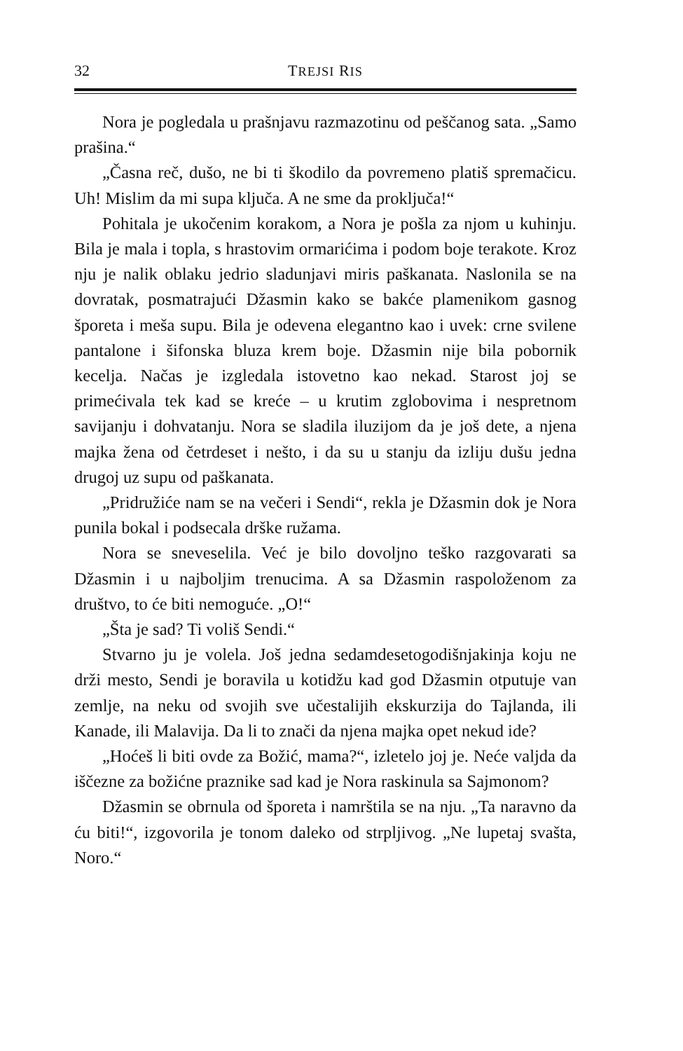32 TREJSI RIS
Nora je pogledala u prašnjavu razmazotinu od peščanog sata. „Samo prašina.“
„Časna reč, dušo, ne bi ti škodilo da povremeno platiš spremačicu. Uh! Mislim da mi supa ključa. A ne sme da proključa!“
Pohitala je ukočenim korakom, a Nora je pošla za njom u kuhinju. Bila je mala i topla, s hrastovim ormarićima i podom boje terakote. Kroz nju je nalik oblaku jedrio sladunjavi miris paškanata. Naslonila se na dovratak, posmatrajući Džasmin kako se bakće plamenikom gasnog šporeta i meša supu. Bila je odevena elegantno kao i uvek: crne svilene pantalone i šifonska bluza krem boje. Džasmin nije bila pobornik kecelja. Načas je izgledala istovetno kao nekad. Starost joj se primećivala tek kad se kreće – u krutim zglobovima i nespretnom savijanju i dohvatanju. Nora se sladila iluzijom da je još dete, a njena majka žena od četrdeset i nešto, i da su u stanju da izliju dušu jedna drugoj uz supu od paškanata.
„Pridružiće nam se na večeri i Sendi“, rekla je Džasmin dok je Nora punila bokal i podsecala drške ružama.
Nora se sneveselila. Već je bilo dovoljno teško razgovarati sa Džasmin i u najboljim trenucima. A sa Džasmin raspoloženom za društvo, to će biti nemoguće. „O!“
„Šta je sad? Ti voliš Sendi.“
Stvarno ju je volela. Još jedna sedamdesetogodišnjakinja koju ne drži mesto, Sendi je boravila u kotidžu kad god Džasmin otputuje van zemlje, na neku od svojih sve učestalijih ekskurzija do Tajlanda, ili Kanade, ili Malavija. Da li to znači da njena majka opet nekud ide?
„Hoćeš li biti ovde za Božić, mama?“, izletelo joj je. Neće valjda da iščezne za božićne praznike sad kad je Nora raskinula sa Sajmonom?
Džasmin se obrnula od šporeta i namrštila se na nju. „Ta naravno da ću biti!“, izgovorila je tonom daleko od strpljivog. „Ne lupetaj svašta, Noro.“